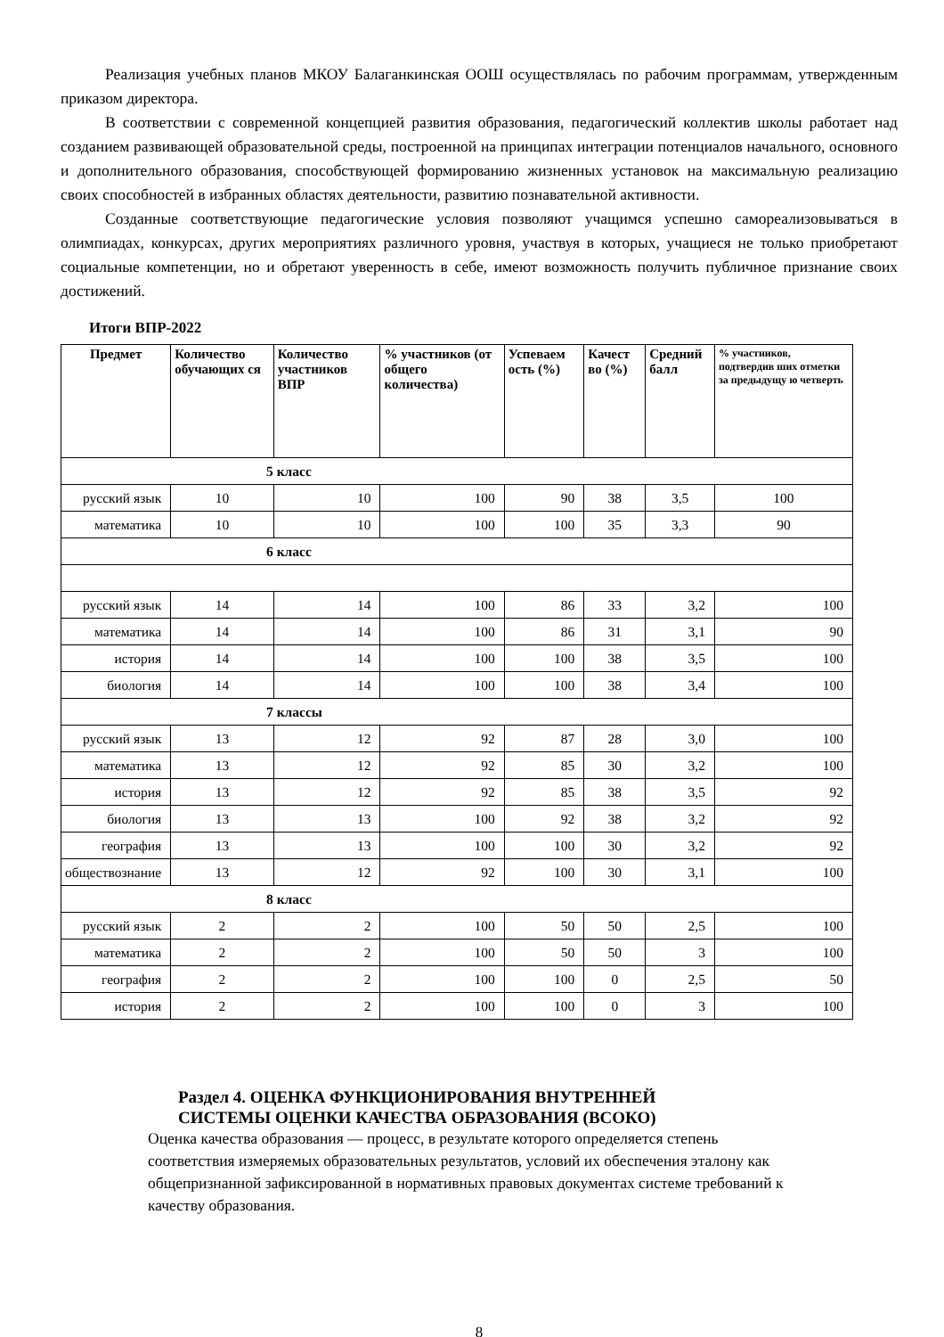Реализация учебных планов МКОУ Балаганкинская ООШ осуществлялась по рабочим программам, утвержденным приказом директора.
В соответствии с современной концепцией развития образования, педагогический коллектив школы работает над созданием развивающей образовательной среды, построенной на принципах интеграции потенциалов начального, основного и дополнительного образования, способствующей формированию жизненных установок на максимальную реализацию своих способностей в избранных областях деятельности, развитию познавательной активности.
Созданные соответствующие педагогические условия позволяют учащимся успешно самореализовываться в олимпиадах, конкурсах, других мероприятиях различного уровня, участвуя в которых, учащиеся не только приобретают социальные компетенции, но и обретают уверенность в себе, имеют возможность получить публичное признание своих достижений.
Итоги ВПР-2022
| Предмет | Количество обучающих ся | Количество участников ВПР | % участников (от общего количества) | Успеваем ость (%) | Качест во (%) | Средний балл | % участников, подтвердив ших отметки за предыдущу ю четверть |
| --- | --- | --- | --- | --- | --- | --- | --- |
| 5 класс | | | | | | | |
| русский язык | 10 | 10 | 100 | 90 | 38 | 3,5 | 100 |
| математика | 10 | 10 | 100 | 100 | 35 | 3,3 | 90 |
| 6 класс | | | | | | | |
| русский язык | 14 | 14 | 100 | 86 | 33 | 3,2 | 100 |
| математика | 14 | 14 | 100 | 86 | 31 | 3,1 | 90 |
| история | 14 | 14 | 100 | 100 | 38 | 3,5 | 100 |
| биология | 14 | 14 | 100 | 100 | 38 | 3,4 | 100 |
| 7 классы | | | | | | | |
| русский язык | 13 | 12 | 92 | 87 | 28 | 3,0 | 100 |
| математика | 13 | 12 | 92 | 85 | 30 | 3,2 | 100 |
| история | 13 | 12 | 92 | 85 | 38 | 3,5 | 92 |
| биология | 13 | 13 | 100 | 92 | 38 | 3,2 | 92 |
| география | 13 | 13 | 100 | 100 | 30 | 3,2 | 92 |
| обществознание | 13 | 12 | 92 | 100 | 30 | 3,1 | 100 |
| 8 класс | | | | | | | |
| русский язык | 2 | 2 | 100 | 50 | 50 | 2,5 | 100 |
| математика | 2 | 2 | 100 | 50 | 50 | 3 | 100 |
| география | 2 | 2 | 100 | 100 | 0 | 2,5 | 50 |
| история | 2 | 2 | 100 | 100 | 0 | 3 | 100 |
Раздел 4. ОЦЕНКА ФУНКЦИОНИРОВАНИЯ ВНУТРЕННЕЙ
СИСТЕМЫ ОЦЕНКИ КАЧЕСТВА ОБРАЗОВАНИЯ (ВСОКО)
Оценка качества образования — процесс, в результате которого определяется степень соответствия измеряемых образовательных результатов, условий их обеспечения эталону как общепризнанной зафиксированной в нормативных правовых документах системе требований к качеству образования.
8